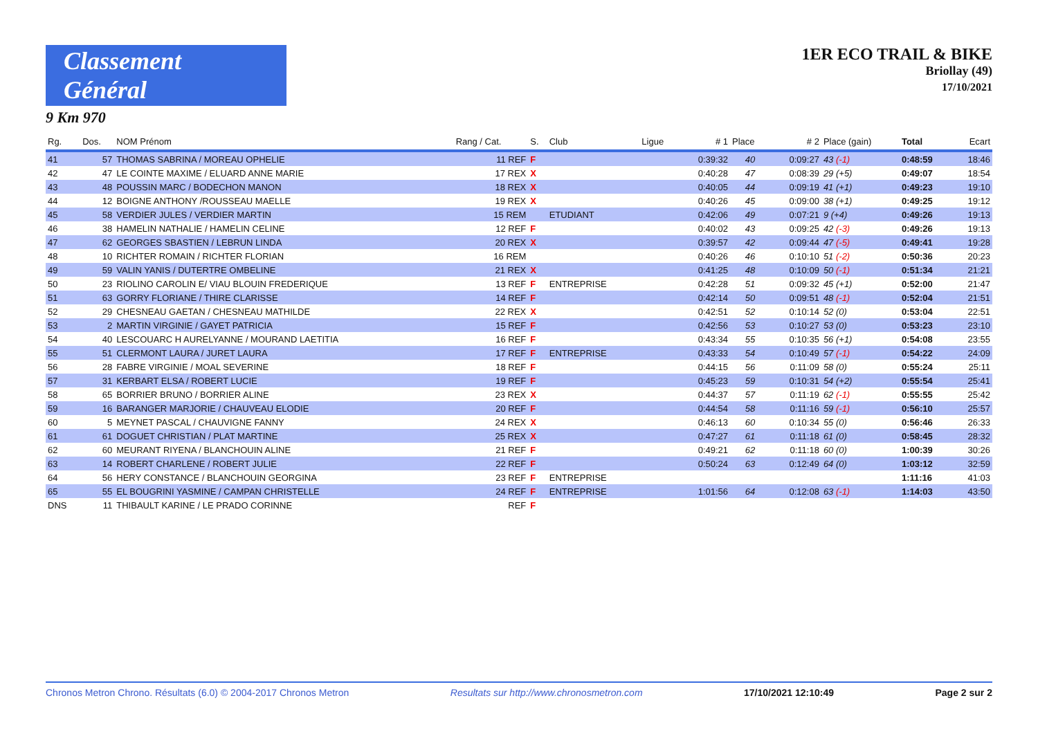Classement Général
9 Km 970
1ER ECO TRAIL & BIKE
Briollay (49)
17/10/2021
| Rg. | Dos. | NOM Prénom | Rang / Cat. | S. | Club | Ligue | # 1 | Place | # 2 | Place (gain) | Total | Ecart |
| --- | --- | --- | --- | --- | --- | --- | --- | --- | --- | --- | --- | --- |
| 41 | 57 | THOMAS SABRINA / MOREAU OPHELIE | 11 REF | F | | | 0:39:32 | 40 | 0:09:27 | 43 (-1) | 0:48:59 | 18:46 |
| 42 | 47 | LE COINTE MAXIME / ELUARD ANNE MARIE | 17 REX | X | | | 0:40:28 | 47 | 0:08:39 | 29 (+5) | 0:49:07 | 18:54 |
| 43 | 48 | POUSSIN MARC / BODECHON MANON | 18 REX | X | | | 0:40:05 | 44 | 0:09:19 | 41 (+1) | 0:49:23 | 19:10 |
| 44 | 12 | BOIGNE ANTHONY /ROUSSEAU MAELLE | 19 REX | X | | | 0:40:26 | 45 | 0:09:00 | 38 (+1) | 0:49:25 | 19:12 |
| 45 | 58 | VERDIER JULES / VERDIER MARTIN | 15 REM | | ETUDIANT | | 0:42:06 | 49 | 0:07:21 | 9 (+4) | 0:49:26 | 19:13 |
| 46 | 38 | HAMELIN NATHALIE / HAMELIN CELINE | 12 REF | F | | | 0:40:02 | 43 | 0:09:25 | 42 (-3) | 0:49:26 | 19:13 |
| 47 | 62 | GEORGES SBASTIEN / LEBRUN LINDA | 20 REX | X | | | 0:39:57 | 42 | 0:09:44 | 47 (-5) | 0:49:41 | 19:28 |
| 48 | 10 | RICHTER ROMAIN / RICHTER FLORIAN | 16 REM | | | | 0:40:26 | 46 | 0:10:10 | 51 (-2) | 0:50:36 | 20:23 |
| 49 | 59 | VALIN YANIS / DUTERTRE OMBELINE | 21 REX | X | | | 0:41:25 | 48 | 0:10:09 | 50 (-1) | 0:51:34 | 21:21 |
| 50 | 23 | RIOLINO CAROLIN E/ VIAU BLOUIN FREDERIQUE | 13 REF | F | ENTREPRISE | | 0:42:28 | 51 | 0:09:32 | 45 (+1) | 0:52:00 | 21:47 |
| 51 | 63 | GORRY FLORIANE / THIRE CLARISSE | 14 REF | F | | | 0:42:14 | 50 | 0:09:51 | 48 (-1) | 0:52:04 | 21:51 |
| 52 | 29 | CHESNEAU GAETAN / CHESNEAU MATHILDE | 22 REX | X | | | 0:42:51 | 52 | 0:10:14 | 52 (0) | 0:53:04 | 22:51 |
| 53 | 2 | MARTIN VIRGINIE / GAYET PATRICIA | 15 REF | F | | | 0:42:56 | 53 | 0:10:27 | 53 (0) | 0:53:23 | 23:10 |
| 54 | 40 | LESCOUARC H AURELYANNE / MOURAND LAETITIA | 16 REF | F | | | 0:43:34 | 55 | 0:10:35 | 56 (+1) | 0:54:08 | 23:55 |
| 55 | 51 | CLERMONT LAURA / JURET LAURA | 17 REF | F | ENTREPRISE | | 0:43:33 | 54 | 0:10:49 | 57 (-1) | 0:54:22 | 24:09 |
| 56 | 28 | FABRE VIRGINIE / MOAL SEVERINE | 18 REF | F | | | 0:44:15 | 56 | 0:11:09 | 58 (0) | 0:55:24 | 25:11 |
| 57 | 31 | KERBART ELSA / ROBERT LUCIE | 19 REF | F | | | 0:45:23 | 59 | 0:10:31 | 54 (+2) | 0:55:54 | 25:41 |
| 58 | 65 | BORRIER BRUNO / BORRIER ALINE | 23 REX | X | | | 0:44:37 | 57 | 0:11:19 | 62 (-1) | 0:55:55 | 25:42 |
| 59 | 16 | BARANGER MARJORIE / CHAUVEAU ELODIE | 20 REF | F | | | 0:44:54 | 58 | 0:11:16 | 59 (-1) | 0:56:10 | 25:57 |
| 60 | 5 | MEYNET PASCAL / CHAUVIGNE FANNY | 24 REX | X | | | 0:46:13 | 60 | 0:10:34 | 55 (0) | 0:56:46 | 26:33 |
| 61 | 61 | DOGUET CHRISTIAN / PLAT MARTINE | 25 REX | X | | | 0:47:27 | 61 | 0:11:18 | 61 (0) | 0:58:45 | 28:32 |
| 62 | 60 | MEURANT RIYENA / BLANCHOUIN ALINE | 21 REF | F | | | 0:49:21 | 62 | 0:11:18 | 60 (0) | 1:00:39 | 30:26 |
| 63 | 14 | ROBERT CHARLENE / ROBERT JULIE | 22 REF | F | | | 0:50:24 | 63 | 0:12:49 | 64 (0) | 1:03:12 | 32:59 |
| 64 | 56 | HERY CONSTANCE / BLANCHOUIN GEORGINA | 23 REF | F | ENTREPRISE | | | | | | 1:11:16 | 41:03 |
| 65 | 55 | EL BOUGRINI YASMINE / CAMPAN CHRISTELLE | 24 REF | F | ENTREPRISE | | 1:01:56 | 64 | 0:12:08 | 63 (-1) | 1:14:03 | 43:50 |
| DNS | 11 | THIBAULT KARINE / LE PRADO CORINNE | REF | F | | | | | | | | |
Chronos Metron Chrono. Résultats (6.0) © 2004-2017 Chronos Metron Resultats sur http://www.chronosmetron.com 17/10/2021 12:10:49 Page 2 sur 2